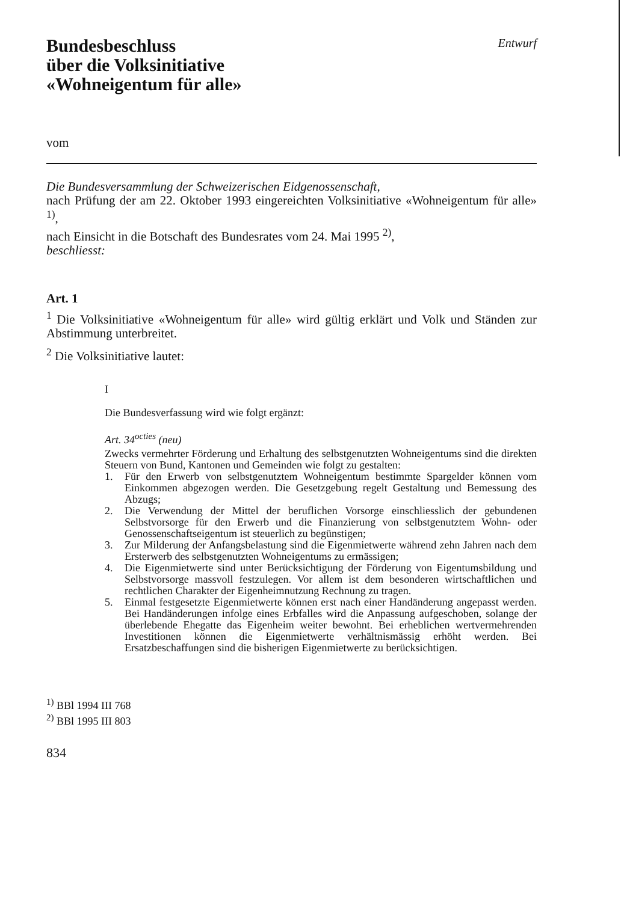Bundesbeschluss
über die Volksinitiative
«Wohneigentum für alle»
Entwurf
vom
Die Bundesversammlung der Schweizerischen Eidgenossenschaft,
nach Prüfung der am 22. Oktober 1993 eingereichten Volksinitiative «Wohneigentum für alle» <sup>1)</sup>,
nach Einsicht in die Botschaft des Bundesrates vom 24. Mai 1995 <sup>2)</sup>,
beschliesst:
Art. 1
<sup>1</sup> Die Volksinitiative «Wohneigentum für alle» wird gültig erklärt und Volk und Ständen zur Abstimmung unterbreitet.
<sup>2</sup> Die Volksinitiative lautet:
I
Die Bundesverfassung wird wie folgt ergänzt:
Art. 34<sup>octies</sup> (neu)
Zwecks vermehrter Förderung und Erhaltung des selbstgenutzten Wohneigentums sind die direkten Steuern von Bund, Kantonen und Gemeinden wie folgt zu gestalten:
1. Für den Erwerb von selbstgenutztem Wohneigentum bestimmte Spargelder können vom Einkommen abgezogen werden. Die Gesetzgebung regelt Gestaltung und Bemessung des Abzugs;
2. Die Verwendung der Mittel der beruflichen Vorsorge einschliesslich der gebundenen Selbstvorsorge für den Erwerb und die Finanzierung von selbstgenutztem Wohn- oder Genossenschaftseigentum ist steuerlich zu begünstigen;
3. Zur Milderung der Anfangsbelastung sind die Eigenmietwerte während zehn Jahren nach dem Ersterwerb des selbstgenutzten Wohneigentums zu ermässigen;
4. Die Eigenmietwerte sind unter Berücksichtigung der Förderung von Eigentumsbildung und Selbstvorsorge massvoll festzulegen. Vor allem ist dem besonderen wirtschaftlichen und rechtlichen Charakter der Eigenheimnutzung Rechnung zu tragen.
5. Einmal festgesetzte Eigenmietwerte können erst nach einer Handänderung angepasst werden. Bei Handänderungen infolge eines Erbfalles wird die Anpassung aufgeschoben, solange der überlebende Ehegatte das Eigenheim weiter bewohnt. Bei erheblichen wertvermehrenden Investitionen können die Eigenmietwerte verhältnismässig erhöht werden. Bei Ersatzbeschaffungen sind die bisherigen Eigenmietwerte zu berücksichtigen.
<sup>1)</sup> BBl 1994 III 768
<sup>2)</sup> BBl 1995 III 803
834